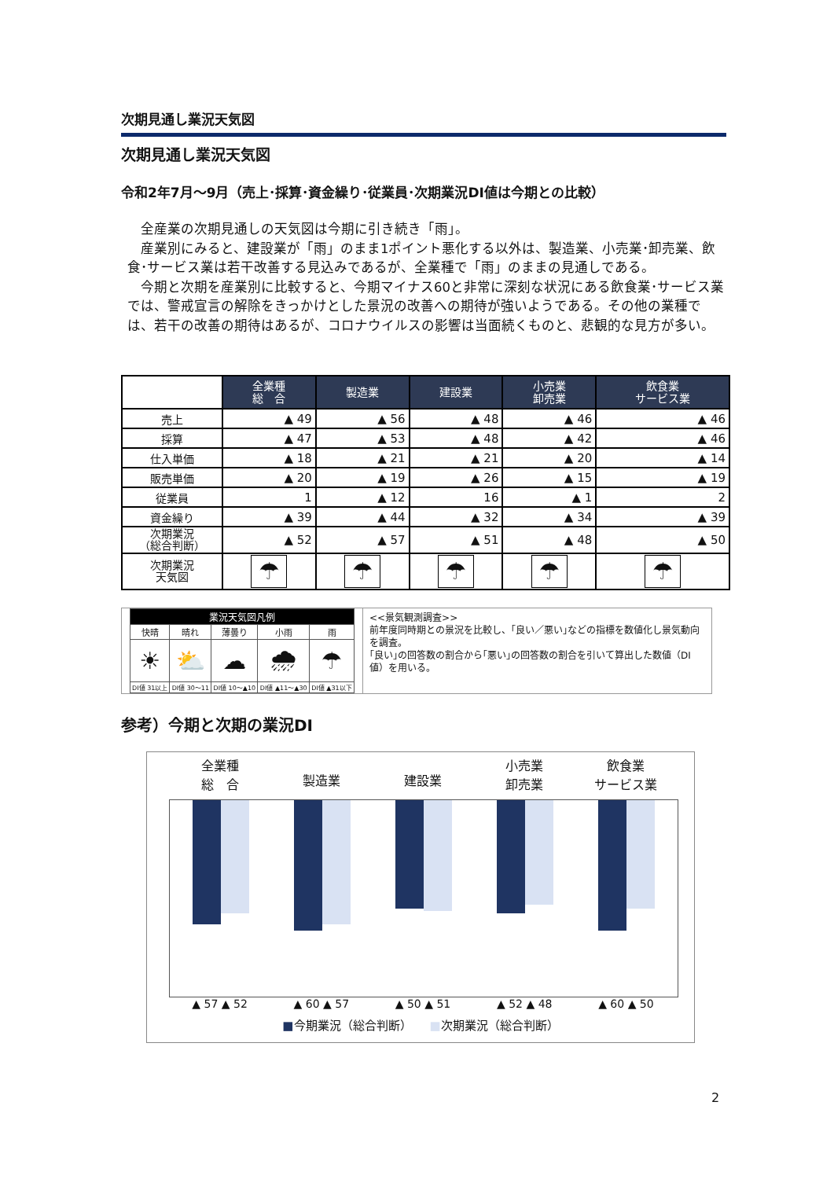次期見通し業況天気図
次期見通し業況天気図
令和2年7月～9月（売上･採算･資金繰り･従業員･次期業況DI値は今期との比較）
　全産業の次期見通しの天気図は今期に引き続き「雨」。
　産業別にみると、建設業が「雨」のまま1ポイント悪化する以外は、製造業、小売業･卸売業、飲食･サービス業は若干改善する見込みであるが、全業種で「雨」のままの見通しである。
　今期と次期を産業別に比較すると、今期マイナス60と非常に深刻な状況にある飲食業･サービス業では、警戒宣言の解除をきっかけとした景況の改善への期待が強いようである。その他の業種では、若干の改善の期待はあるが、コロナウイルスの影響は当面続くものと、悲観的な見方が多い。
| | 全業種 総 合 | 製造業 | 建設業 | 小売業 卸売業 | 飲食業 サービス業 |
| 売上 | ▲ 49 | ▲ 56 | ▲ 48 | ▲ 46 | ▲ 46 |
| 採算 | ▲ 47 | ▲ 53 | ▲ 48 | ▲ 42 | ▲ 46 |
| 仕入単価 | ▲ 18 | ▲ 21 | ▲ 21 | ▲ 20 | ▲ 14 |
| 販売単価 | ▲ 20 | ▲ 19 | ▲ 26 | ▲ 15 | ▲ 19 |
| 従業員 | 1 | ▲ 12 | 16 | ▲ 1 | 2 |
| 資金繰り | ▲ 39 | ▲ 44 | ▲ 32 | ▲ 34 | ▲ 39 |
| 次期業況 （総合判断） | ▲ 52 | ▲ 57 | ▲ 51 | ▲ 48 | ▲ 50 |
| 次期業況 天気図 | ☂ | ☂ | ☂ | ☂ | ☂ |
| 業況天気図凡例 | | | | |
| 快晴 | 晴れ | 薄曇り | 小雨 | 雨 |
| ☀ | ⛅ | ☁ | 🌧 | ☂ |
| DI値 31以上 | DI値 30～11 | DI値 10～▲10 | DI値 ▲11～▲30 | DI値 ▲31以下 |
<<景気観測調査>>
前年度同時期との景況を比較し、｢良い／悪い｣などの指標を数値化し景気動向を調査。
｢良い｣の回答数の割合から｢悪い｣の回答数の割合を引いて算出した数値（DI値）を用いる。
参考）今期と次期の業況DI
全業種
総　合
製造業
建設業 小売業
卸売業
飲食業
サービス業
▲ 57 ▲ 52 ▲ 60 ▲ 57 ▲ 50 ▲ 51 ▲ 52 ▲ 48 ▲ 60 ▲ 50
■今期業況（総合判断）　　■次期業況（総合判断）
2